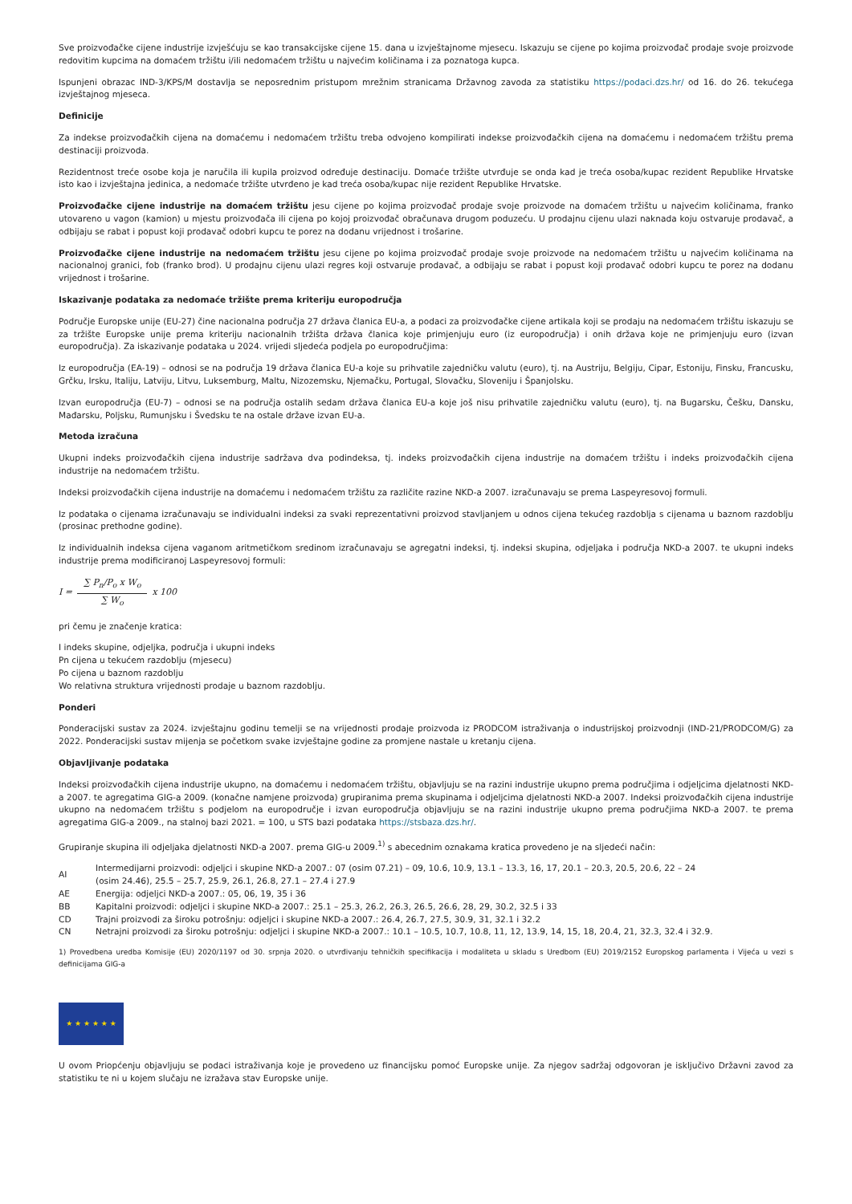Sve proizvođačke cijene industrije izvješćuju se kao transakcijske cijene 15. dana u izvještajnome mjesecu. Iskazuju se cijene po kojima proizvođač prodaje svoje proizvode redovitim kupcima na domaćem tržištu i/ili nedomaćem tržištu u najvećim količinama i za poznatoga kupca.
Ispunjeni obrazac IND-3/KPS/M dostavlja se neposrednim pristupom mrežnim stranicama Državnog zavoda za statistiku https://podaci.dzs.hr/ od 16. do 26. tekućega izvještajnog mjeseca.
Definicije
Za indekse proizvođačkih cijena na domaćemu i nedomaćem tržištu treba odvojeno kompilirati indekse proizvođačkih cijena na domaćemu i nedomaćem tržištu prema destinaciji proizvoda.
Rezidentnost treće osobe koja je naručila ili kupila proizvod određuje destinaciju. Domaće tržište utvrđuje se onda kad je treća osoba/kupac rezident Republike Hrvatske isto kao i izvještajna jedinica, a nedomaće tržište utvrđeno je kad treća osoba/kupac nije rezident Republike Hrvatske.
Proizvođačke cijene industrije na domaćem tržištu jesu cijene po kojima proizvođač prodaje svoje proizvode na domaćem tržištu u najvećim količinama, franko utovareno u vagon (kamion) u mjestu proizvođača ili cijena po kojoj proizvođač obračunava drugom poduzeću. U prodajnu cijenu ulazi naknada koju ostvaruje prodavač, a odbijaju se rabat i popust koji prodavač odobri kupcu te porez na dodanu vrijednost i trošarine.
Proizvođačke cijene industrije na nedomaćem tržištu jesu cijene po kojima proizvođač prodaje svoje proizvode na nedomaćem tržištu u najvećim količinama na nacionalnoj granici, fob (franko brod). U prodajnu cijenu ulazi regres koji ostvaruje prodavač, a odbijaju se rabat i popust koji prodavač odobri kupcu te porez na dodanu vrijednost i trošarine.
Iskazivanje podataka za nedomaće tržište prema kriteriju europodručja
Područje Europske unije (EU-27) čine nacionalna područja 27 država članica EU-a, a podaci za proizvođačke cijene artikala koji se prodaju na nedomaćem tržištu iskazuju se za tržište Europske unije prema kriteriju nacionalnih tržišta država članica koje primjenjuju euro (iz europodručja) i onih država koje ne primjenjuju euro (izvan europodručja). Za iskazivanje podataka u 2024. vrijedi sljedeća podjela po europodručjima:
Iz europodručja (EA-19) – odnosi se na područja 19 država članica EU-a koje su prihvatile zajedničku valutu (euro), tj. na Austriju, Belgiju, Cipar, Estoniju, Finsku, Francusku, Grčku, Irsku, Italiju, Latviju, Litvu, Luksemburg, Maltu, Nizozemsku, Njemačku, Portugal, Slovačku, Sloveniju i Španjolsku.
Izvan europodručja (EU-7) – odnosi se na područja ostalih sedam država članica EU-a koje još nisu prihvatile zajedničku valutu (euro), tj. na Bugarsku, Češku, Dansku, Mađarsku, Poljsku, Rumunjsku i Švedsku te na ostale države izvan EU-a.
Metoda izračuna
Ukupni indeks proizvođačkih cijena industrije sadržava dva podindeksa, tj. indeks proizvođačkih cijena industrije na domaćem tržištu i indeks proizvođačkih cijena industrije na nedomaćem tržištu.
Indeksi proizvođačkih cijena industrije na domaćemu i nedomaćem tržištu za različite razine NKD-a 2007. izračunavaju se prema Laspeyresovoj formuli.
Iz podataka o cijenama izračunavaju se individualni indeksi za svaki reprezentativni proizvod stavljanjem u odnos cijena tekućeg razdoblja s cijenama u baznom razdoblju (prosinac prethodne godine).
Iz individualnih indeksa cijena vaganom aritmetičkom sredinom izračunavaju se agregatni indeksi, tj. indeksi skupina, odjeljaka i područja NKD-a 2007. te ukupni indeks industrije prema modificiranoj Laspeyresovoj formuli:
I = ∑ P<sub>n</sub>/P<sub>o</sub> x W<sub>o</sub> ∑ W<sub>o</sub> x 100
pri čemu je značenje kratica:
I indeks skupine, odjeljka, područja i ukupni indeks
Pn cijena u tekućem razdoblju (mjesecu)
Po cijena u baznom razdoblju
Wo relativna struktura vrijednosti prodaje u baznom razdoblju.
Ponderi
Ponderacijski sustav za 2024. izvještajnu godinu temelji se na vrijednosti prodaje proizvoda iz PRODCOM istraživanja o industrijskoj proizvodnji (IND-21/PRODCOM/G) za 2022. Ponderacijski sustav mijenja se početkom svake izvještajne godine za promjene nastale u kretanju cijena.
Objavljivanje podataka
Indeksi proizvođačkih cijena industrije ukupno, na domaćemu i nedomaćem tržištu, objavljuju se na razini industrije ukupno prema područjima i odjeljcima djelatnosti NKD-a 2007. te agregatima GIG-a 2009. (konačne namjene proizvoda) grupiranima prema skupinama i odjeljcima djelatnosti NKD-a 2007. Indeksi proizvođačkih cijena industrije ukupno na nedomaćem tržištu s podjelom na europodručje i izvan europodručja objavljuju se na razini industrije ukupno prema područjima NKD-a 2007. te prema agregatima GIG-a 2009., na stalnoj bazi 2021. = 100, u STS bazi podataka https://stsbaza.dzs.hr/.
Grupiranje skupina ili odjeljaka djelatnosti NKD-a 2007. prema GIG-u 2009.<sup>1)</sup> s abecednim oznakama kratica provedeno je na sljedeći način:
| AI | Intermedijarni proizvodi: odjeljci i skupine NKD-a 2007.: 07 (osim 07.21) – 09, 10.6, 10.9, 13.1 – 13.3, 16, 17, 20.1 – 20.3, 20.5, 20.6, 22 – 24 (osim 24.46), 25.5 – 25.7, 25.9, 26.1, 26.8, 27.1 – 27.4 i 27.9 |
| AE | Energija: odjeljci NKD-a 2007.: 05, 06, 19, 35 i 36 |
| BB | Kapitalni proizvodi: odjeljci i skupine NKD-a 2007.: 25.1 – 25.3, 26.2, 26.3, 26.5, 26.6, 28, 29, 30.2, 32.5 i 33 |
| CD | Trajni proizvodi za široku potrošnju: odjeljci i skupine NKD-a 2007.: 26.4, 26.7, 27.5, 30.9, 31, 32.1 i 32.2 |
| CN | Netrajni proizvodi za široku potrošnju: odjeljci i skupine NKD-a 2007.: 10.1 – 10.5, 10.7, 10.8, 11, 12, 13.9, 14, 15, 18, 20.4, 21, 32.3, 32.4 i 32.9. |
1) Provedbena uredba Komisije (EU) 2020/1197 od 30. srpnja 2020. o utvrđivanju tehničkih specifikacija i modaliteta u skladu s Uredbom (EU) 2019/2152 Europskog parlamenta i Vijeća u vezi s definicijama GIG-a
★ ★ ★ ★ ★ ★
U ovom Priopćenju objavljuju se podaci istraživanja koje je provedeno uz financijsku pomoć Europske unije. Za njegov sadržaj odgovoran je isključivo Državni zavod za statistiku te ni u kojem slučaju ne izražava stav Europske unije.